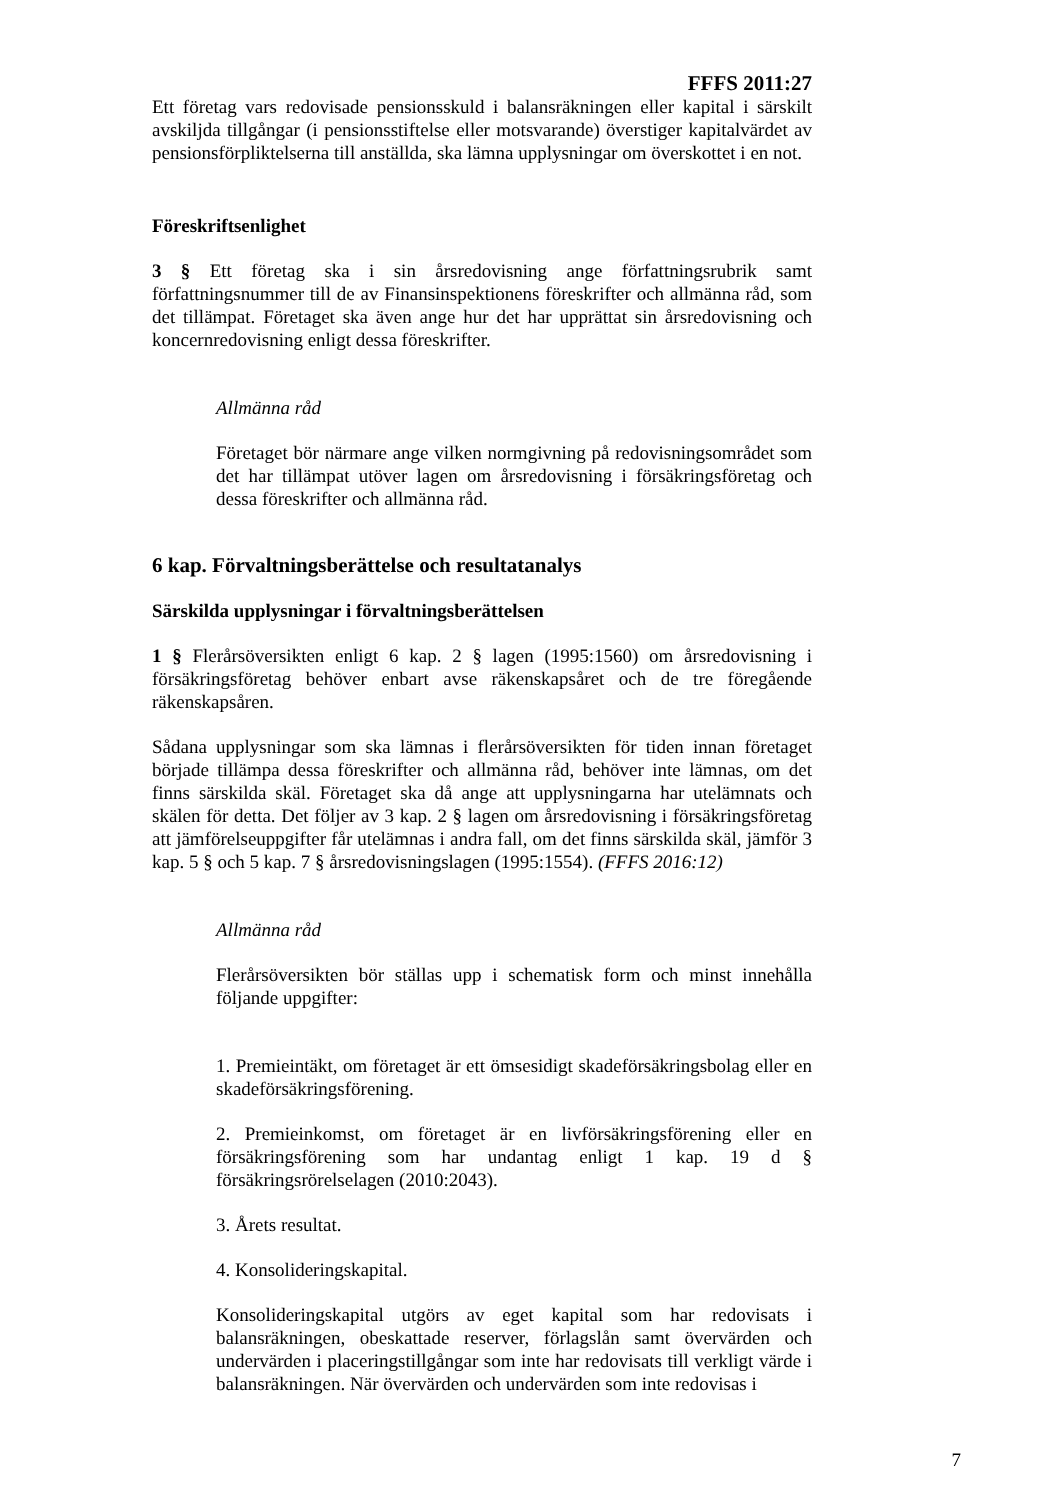FFFS 2011:27
Ett företag vars redovisade pensionsskuld i balansräkningen eller kapital i särskilt avskiljda tillgångar (i pensionsstiftelse eller motsvarande) överstiger kapitalvärdet av pensionsförpliktelserna till anställda, ska lämna upplysningar om överskottet i en not.
Föreskriftsenlighet
3 § Ett företag ska i sin årsredovisning ange författningsrubrik samt författningsnummer till de av Finansinspektionens föreskrifter och allmänna råd, som det tillämpat. Företaget ska även ange hur det har upprättat sin årsredovisning och koncernredovisning enligt dessa föreskrifter.
Allmänna råd
Företaget bör närmare ange vilken normgivning på redovisningsområdet som det har tillämpat utöver lagen om årsredovisning i försäkringsföretag och dessa föreskrifter och allmänna råd.
6 kap. Förvaltningsberättelse och resultatanalys
Särskilda upplysningar i förvaltningsberättelsen
1 § Flerårsöversikten enligt 6 kap. 2 § lagen (1995:1560) om årsredovisning i försäkringsföretag behöver enbart avse räkenskapsåret och de tre föregående räkenskapsåren.
Sådana upplysningar som ska lämnas i flerårsöversikten för tiden innan företaget började tillämpa dessa föreskrifter och allmänna råd, behöver inte lämnas, om det finns särskilda skäl. Företaget ska då ange att upplysningarna har utelämnats och skälen för detta. Det följer av 3 kap. 2 § lagen om årsredovisning i försäkringsföretag att jämförelseuppgifter får utelämnas i andra fall, om det finns särskilda skäl, jämför 3 kap. 5 § och 5 kap. 7 § årsredovisningslagen (1995:1554). (FFFS 2016:12)
Allmänna råd
Flerårsöversikten bör ställas upp i schematisk form och minst innehålla följande uppgifter:
1. Premieintäkt, om företaget är ett ömsesidigt skadeförsäkringsbolag eller en skadeförsäkringsförening.
2. Premieinkomst, om företaget är en livförsäkringsförening eller en försäkringsförening som har undantag enligt 1 kap. 19 d § försäkringsrörelselagen (2010:2043).
3. Årets resultat.
4. Konsolideringskapital.
Konsolideringskapital utgörs av eget kapital som har redovisats i balansräkningen, obeskattade reserver, förlagslån samt övervärden och undervärden i placeringstillgångar som inte har redovisats till verkligt värde i balansräkningen. När övervärden och undervärden som inte redovisas i
7